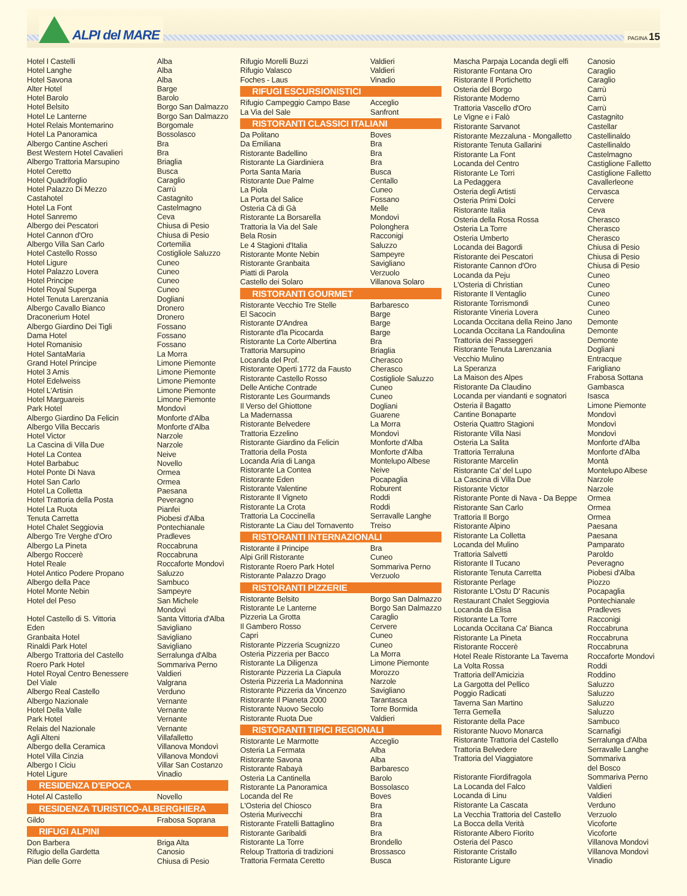ALPI del MARE
PAGINA 15
| Hotel I Castelli | Alba |
| Hotel Langhe | Alba |
| Hotel Savona | Alba |
| Alter Hotel | Barge |
| Hotel Barolo | Barolo |
| Hotel Belsito | Borgo San Dalmazzo |
| Hotel Le Lanterne | Borgo San Dalmazzo |
| Hotel Relais Montemarino | Borgomale |
| Hotel La Panoramica | Bossolasco |
| Albergo Cantine Ascheri | Bra |
| Best Western Hotel Cavalieri | Bra |
| Albergo Trattoria Marsupino | Briaglia |
| Hotel Ceretto | Busca |
| Hotel Quadrifoglio | Caraglio |
| Hotel Palazzo Di Mezzo | Carrù |
| Castahotel | Castagnito |
| Hotel La Font | Castelmagno |
| Hotel Sanremo | Ceva |
| Albergo dei Pescatori | Chiusa di Pesio |
| Hotel Cannon d'Oro | Chiusa di Pesio |
| Albergo Villa San Carlo | Cortemilia |
| Hotel Castello Rosso | Costigliole Saluzzo |
| Hotel Ligure | Cuneo |
| Hotel Palazzo Lovera | Cuneo |
| Hotel Principe | Cuneo |
| Hotel Royal Superga | Cuneo |
| Hotel Tenuta Larenzania | Dogliani |
| Albergo Cavallo Bianco | Dronero |
| Draconerium Hotel | Dronero |
| Albergo Giardino Dei Tigli | Fossano |
| Dama Hotel | Fossano |
| Hotel Romanisio | Fossano |
| Hotel SantaMaria | La Morra |
| Grand Hotel Principe | Limone Piemonte |
| Hotel 3 Amis | Limone Piemonte |
| Hotel Edelweiss | Limone Piemonte |
| Hotel L'Artisin | Limone Piemonte |
| Hotel Marguareis | Limone Piemonte |
| Park Hotel | Mondovì |
| Albergo Giardino Da Felicin | Monforte d'Alba |
| Albergo Villa Beccaris | Monforte d'Alba |
| Hotel Victor | Narzole |
| La Cascina di Villa Due | Narzole |
| Hotel La Contea | Neive |
| Hotel Barbabuc | Novello |
| Hotel Ponte Di Nava | Ormea |
| Hotel San Carlo | Ormea |
| Hotel La Colletta | Paesana |
| Hotel Trattoria della Posta | Peveragno |
| Hotel La Ruota | Pianfei |
| Tenuta Carretta | Piobesi d'Alba |
| Hotel Chalet Seggiovia | Pontechianale |
| Albergo Tre Verghe d'Oro | Pradleves |
| Albergo La Pineta | Roccabruna |
| Albergo Roccerè | Roccabruna |
| Hotel Reale | Roccaforte Mondovì |
| Hotel Antico Podere Propano | Saluzzo |
| Albergo della Pace | Sambuco |
| Hotel Monte Nebin | Sampeyre |
| Hotel del Peso | San Michele |
| | Mondovì |
| Hotel Castello di S. Vittoria | Santa Vittoria d'Alba |
| Eden | Savigliano |
| Granbaita Hotel | Savigliano |
| Rinaldi Park Hotel | Savigliano |
| Albergo Trattoria del Castello | Serralunga d'Alba |
| Roero Park Hotel | Sommariva Perno |
| Hotel Royal Centro Benessere | Valdieri |
| Del Viale | Valgrana |
| Albergo Real Castello | Verduno |
| Albergo Nazionale | Vernante |
| Hotel Della Valle | Vernante |
| Park Hotel | Vernante |
| Relais del Nazionale | Vernante |
| Agli Alteni | Villafalletto |
| Albergo della Ceramica | Villanova Mondovì |
| Hotel Villa Cinzia | Villanova Mondovì |
| Albergo I Ciciu | Villar San Costanzo |
| Hotel Ligure | Vinadio |
| RESIDENZA D'EPOCA | |
| Hotel Al Castello | Novello |
| RESIDENZA TURISTICO-ALBERGHIERA | |
| Gildo | Frabosa Soprana |
| RIFUGI ALPINI | |
| Don Barbera | Briga Alta |
| Rifugio della Gardetta | Canosio |
| Pian delle Gorre | Chiusa di Pesio |
| Rifugio Morelli Buzzi | Valdieri |
| Rifugio Valasco | Valdieri |
| Foches - Laus | Vinadio |
| RIFUGI ESCURSIONISTICI | |
| Rifugio Campeggio Campo Base | Acceglio |
| La Via del Sale | Sanfront |
| RISTORANTI CLASSICI ITALIANI | |
| Da Politano | Boves |
| Da Emiliana | Bra |
| Ristorante Badellino | Bra |
| Ristorante La Giardiniera | Bra |
| Porta Santa Maria | Busca |
| Ristorante Due Palme | Centallo |
| La Piola | Cuneo |
| La Porta del Salice | Fossano |
| Osteria Cà di Gà | Melle |
| Ristorante La Borsarella | Mondovì |
| Trattoria la Via del Sale | Polonghera |
| Bela Rosin | Racconigi |
| Le 4 Stagioni d'Italia | Saluzzo |
| Ristorante Monte Nebin | Sampeyre |
| Ristorante Granbaita | Savigliano |
| Piatti di Parola | Verzuolo |
| Castello dei Solaro | Villanova Solaro |
| RISTORANTI GOURMET | |
| Ristorante Vecchio Tre Stelle | Barbaresco |
| El Sacocin | Barge |
| Ristorante D'Andrea | Barge |
| Ristorante d'la Picocarda | Barge |
| Ristorante La Corte Albertina | Bra |
| Trattoria Marsupino | Briaglia |
| Locanda del Prof. | Cherasco |
| Ristorante Operti 1772 da Fausto | Cherasco |
| Ristorante Castello Rosso | Costigliole Saluzzo |
| Delle Antiche Contrade | Cuneo |
| Ristorante Les Gourmands | Cuneo |
| Il Verso del Ghiottone | Dogliani |
| La Madernassa | Guarene |
| Ristorante Belvedere | La Morra |
| Trattoria Ezzelino | Mondovì |
| Ristorante Giardino da Felicin | Monforte d'Alba |
| Trattoria della Posta | Monforte d'Alba |
| Locanda Aria di Langa | Montelupo Albese |
| Ristorante La Contea | Neive |
| Ristorante Eden | Pocapaglia |
| Ristorante Valentine | Roburent |
| Ristorante Il Vigneto | Roddi |
| Ristorante La Crota | Roddi |
| Trattoria La Coccinella | Serravalle Langhe |
| Ristorante La Ciau del Tornavento | Treiso |
| RISTORANTI INTERNAZIONALI | |
| Ristorante il Principe | Bra |
| Alpi Grill Ristorante | Cuneo |
| Ristorante Roero Park Hotel | Sommariva Perno |
| Ristorante Palazzo Drago | Verzuolo |
| RISTORANTI PIZZERIE | |
| Ristorante Belsito | Borgo San Dalmazzo |
| Ristorante Le Lanterne | Borgo San Dalmazzo |
| Pizzeria La Grotta | Caraglio |
| Il Gambero Rosso | Cervere |
| Capri | Cuneo |
| Ristorante Pizzeria Scugnizzo | Cuneo |
| Osteria Pizzeria per Bacco | La Morra |
| Ristorante La Diligenza | Limone Piemonte |
| Ristorante Pizzeria La Ciapula | Morozzo |
| Osteria Pizzeria La Madonnina | Narzole |
| Ristorante Pizzeria da Vincenzo | Savigliano |
| Ristorante Il Pianeta 2000 | Tarantasca |
| Ristorante Nuovo Secolo | Torre Bormida |
| Ristorante Ruota Due | Valdieri |
| RISTORANTI TIPICI REGIONALI | |
| Ristorante Le Marmotte | Acceglio |
| Osteria La Fermata | Alba |
| Ristorante Savona | Alba |
| Ristorante Rabayà | Barbaresco |
| Osteria La Cantinella | Barolo |
| Ristorante La Panoramica | Bossolasco |
| Locanda del Re | Boves |
| L'Osteria del Chiosco | Bra |
| Osteria Murivecchi | Bra |
| Ristorante Fratelli Battaglino | Bra |
| Ristorante Garibaldi | Bra |
| Ristorante La Torre | Brondello |
| Reloup Trattoria di tradizioni | Brossasco |
| Trattoria Fermata Ceretto | Busca |
| Mascha Parpaja Locanda degli elfi | Canosio |
| Ristorante Fontana Oro | Caraglio |
| Ristorante Il Portichetto | Caraglio |
| Osteria del Borgo | Carrù |
| Ristorante Moderno | Carrù |
| Trattoria Vascello d'Oro | Carrù |
| Le Vigne e i Falò | Castagnito |
| Ristorante Sarvanot | Castellar |
| Ristorante Mezzaluna - Mongalletto | Castellinaldo |
| Ristorante Tenuta Gallarini | Castellinaldo |
| Ristorante La Font | Castelmagno |
| Locanda del Centro | Castiglione Falletto |
| Ristorante Le Torri | Castiglione Falletto |
| La Pedaggera | Cavallerleone |
| Osteria degli Artisti | Cervasca |
| Osteria Primi Dolci | Cervere |
| Ristorante Italia | Ceva |
| Osteria della Rosa Rossa | Cherasco |
| Osteria La Torre | Cherasco |
| Osteria Umberto | Cherasco |
| Locanda dei Bagordi | Chiusa di Pesio |
| Ristorante dei Pescatori | Chiusa di Pesio |
| Ristorante Cannon d'Oro | Chiusa di Pesio |
| Locanda da Peju | Cuneo |
| L'Osteria di Christian | Cuneo |
| Ristorante Il Ventaglio | Cuneo |
| Ristorante Torrismondi | Cuneo |
| Ristorante Vineria Lovera | Cuneo |
| Locanda Occitana della Reino Jano | Demonte |
| Locanda Occitana La Randoulina | Demonte |
| Trattoria dei Passeggeri | Demonte |
| Ristorante Tenuta Larenzania | Dogliani |
| Vecchio Mulino | Entracque |
| La Speranza | Farigliano |
| La Maison des Alpes | Frabosa Sottana |
| Ristorante Da Claudino | Gambasca |
| Locanda per viandanti e sognatori | Isasca |
| Osteria il Bagatto | Limone Piemonte |
| Cantine Bonaparte | Mondovì |
| Osteria Quattro Stagioni | Mondovì |
| Ristorante Villa Nasi | Mondovì |
| Osteria La Salita | Monforte d'Alba |
| Trattoria Terraluna | Monforte d'Alba |
| Ristorante Marcelin | Montà |
| Ristorante Ca' del Lupo | Montelupo Albese |
| La Cascina di Villa Due | Narzole |
| Ristorante Victor | Narzole |
| Ristorante Ponte di Nava - Da Beppe | Ormea |
| Ristorante San Carlo | Ormea |
| Trattoria Il Borgo | Ormea |
| Ristorante Alpino | Paesana |
| Ristorante La Colletta | Paesana |
| Locanda del Mulino | Pamparato |
| Trattoria Salvetti | Paroldo |
| Ristorante Il Tucano | Peveragno |
| Ristorante Tenuta Carretta | Piobesi d'Alba |
| Ristorante Perlage | Piozzo |
| Ristorante L'Ostu D' Racunis | Pocapaglia |
| Restaurant Chalet Seggiovia | Pontechianale |
| Locanda da Elisa | Pradleves |
| Ristorante La Torre | Racconigi |
| Locanda Occitana Ca' Bianca | Roccabruna |
| Ristorante La Pineta | Roccabruna |
| Ristorante Roccerè | Roccabruna |
| Hotel Reale Ristorante La Taverna | Roccaforte Mondovì |
| La Volta Rossa | Roddi |
| Trattoria dell'Amicizia | Roddino |
| La Gargotta del Pellico | Saluzzo |
| Poggio Radicati | Saluzzo |
| Taverna San Martino | Saluzzo |
| Terra Gemella | Saluzzo |
| Ristorante della Pace | Sambuco |
| Ristorante Nuovo Monarca | Scarnafigi |
| Ristorante Trattoria del Castello | Serralunga d'Alba |
| Trattoria Belvedere | Serravalle Langhe |
| Trattoria del Viaggiatore | Sommariva |
| | del Bosco |
| Ristorante Fiordifragola | Sommariva Perno |
| La Locanda del Falco | Valdieri |
| Locanda di Linu | Valdieri |
| Ristorante La Cascata | Verduno |
| La Vecchia Trattoria del Castello | Verzuolo |
| La Bocca della Verità | Vicoforte |
| Ristorante Albero Fiorito | Vicoforte |
| Osteria del Pasco | Villanova Mondovì |
| Ristorante Cristallo | Villanova Mondovì |
| Ristorante Ligure | Vinadio |